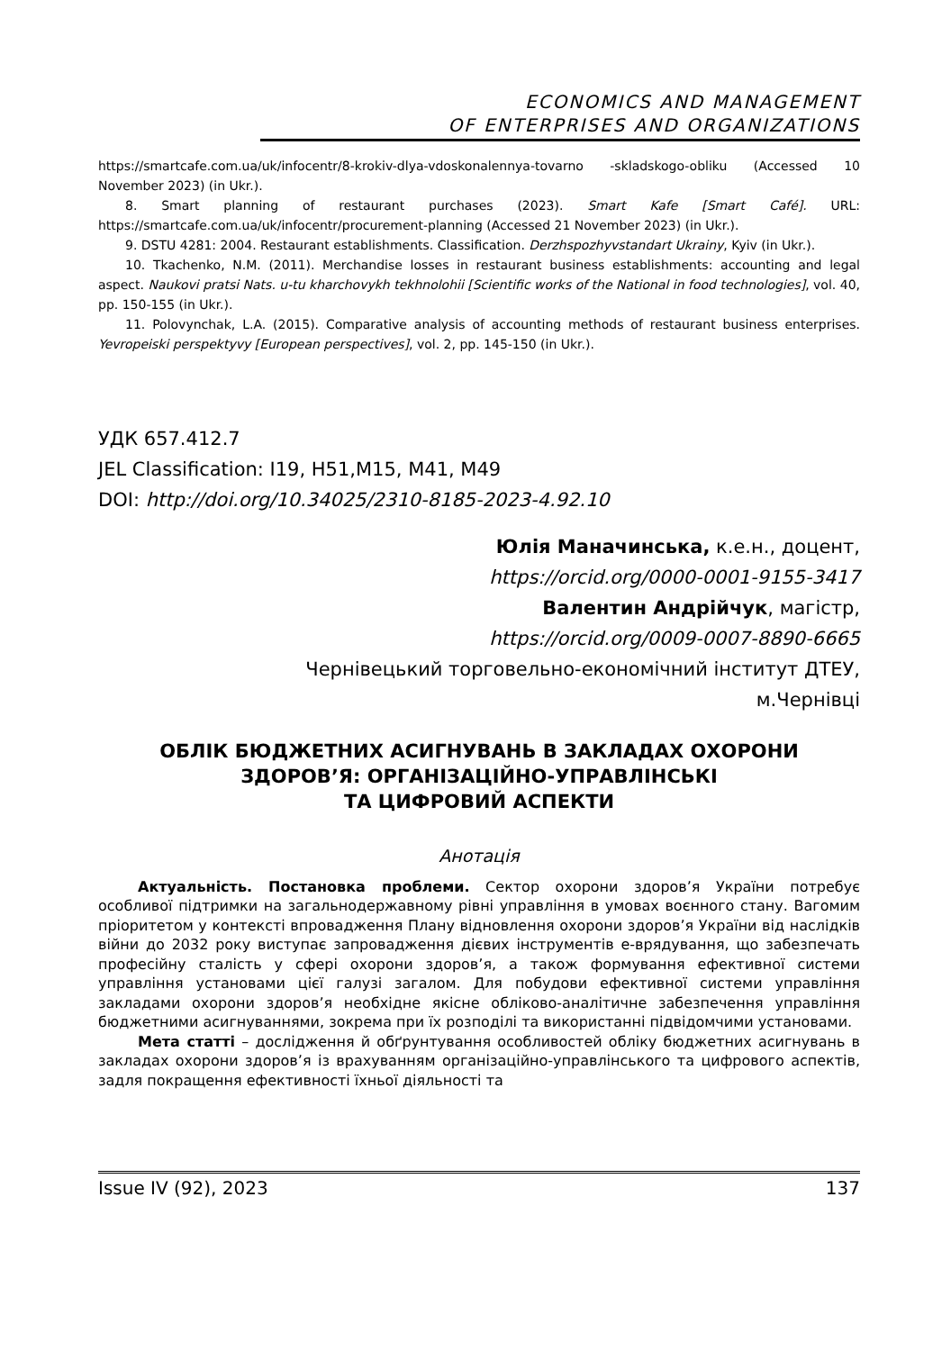ECONOMICS AND MANAGEMENT
OF ENTERPRISES AND ORGANIZATIONS
https://smartcafe.com.ua/uk/infocentr/8-krokiv-dlya-vdoskonalennya-tovarno -skladskogo-obliku (Accessed 10 November 2023) (in Ukr.).
8. Smart planning of restaurant purchases (2023). Smart Kafe [Smart Café]. URL: https://smartcafe.com.ua/uk/infocentr/procurement-planning (Accessed 21 November 2023) (in Ukr.).
9. DSTU 4281: 2004. Restaurant establishments. Classification. Derzhspozhyvstandart Ukrainy, Kyiv (in Ukr.).
10. Tkachenko, N.M. (2011). Merchandise losses in restaurant business establishments: accounting and legal aspect. Naukovi pratsi Nats. u-tu kharchovykh tekhnolohii [Scientific works of the National in food technologies], vol. 40, pp. 150-155 (in Ukr.).
11. Polovynchak, L.A. (2015). Comparative analysis of accounting methods of restaurant business enterprises. Yevropeiski perspektyvy [European perspectives], vol. 2, pp. 145-150 (in Ukr.).
УДК 657.412.7
JEL Classification: I19, H51,M15, M41, M49
DOI: http://doi.org/10.34025/2310-8185-2023-4.92.10
Юлія Маначинська, к.е.н., доцент,
https://orcid.org/0000-0001-9155-3417
Валентин Андрійчук, магістр,
https://orcid.org/0009-0007-8890-6665
Чернівецький торговельно-економічний інститут ДТЕУ,
м.Чернівці
ОБЛІК БЮДЖЕТНИХ АСИГНУВАНЬ В ЗАКЛАДАХ ОХОРОНИ
ЗДОРОВ’Я: ОРГАНІЗАЦІЙНО-УПРАВЛІНСЬКІ
ТА ЦИФРОВИЙ АСПЕКТИ
Анотація
Актуальність. Постановка проблеми. Сектор охорони здоров’я України потребує особливої підтримки на загальнодержавному рівні управління в умовах воєнного стану. Вагомим пріоритетом у контексті впровадження Плану відновлення охорони здоров’я України від наслідків війни до 2032 року виступає запровадження дієвих інструментів е-врядування, що забезпечать професійну сталість у сфері охорони здоров’я, а також формування ефективної системи управління установами цієї галузі загалом. Для побудови ефективної системи управління закладами охорони здоров’я необхідне якісне обліково-аналітичне забезпечення управління бюджетними асигнуваннями, зокрема при їх розподілі та використанні підвідомчими установами.
Мета статті – дослідження й обґрунтування особливостей обліку бюджетних асигнувань в закладах охорони здоров’я із врахуванням організаційно-управлінського та цифрового аспектів, задля покращення ефективності їхньої діяльності та
Issue IV (92), 2023 137